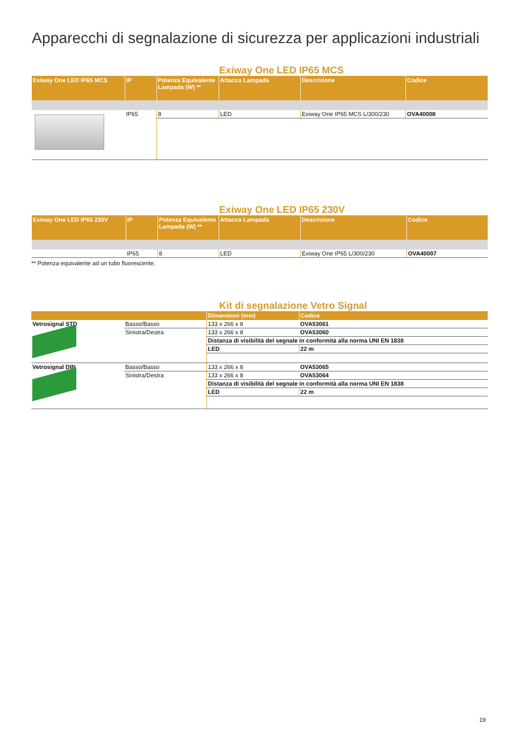Apparecchi di segnalazione di sicurezza per applicazioni industriali
Exiway One LED IP65 MCS
| Exiway One LED IP65 MCS | IP | Potenza Equivalente Lampada (W) ** | Attacco Lampada | Descrizione | Codice |
| --- | --- | --- | --- | --- | --- |
| | IP65 | 8 | LED | Exiway One IP65 MCS L/300/230 | OVA40008 |
Exiway One LED IP65 230V
| Exiway One LED IP65 230V | IP | Potenza Equivalente Lampada (W) ** | Attacco Lampada | Descrizione | Codice |
| --- | --- | --- | --- | --- | --- |
| | IP65 | 8 | LED | Exiway One IP65 L/300/230 | OVA40007 |
** Potenza equivalente ad un tubo fluorescente.
Kit di segnalazione Vetro Signal
| | | Dimensioni (mm) | | Codice |
| --- | --- | --- | --- | --- |
| Vetrosignal STD | Basso/Basso | 133 x 266 x 8 | | OVA53061 |
| | Sinistra/Destra | 133 x 266 x 8 | | OVA53060 |
| | | Distanza di visibilità del segnale in conformità alla norma UNI EN 1838 | | |
| | | LED | 22 m | |
| Vetrosignal DIN | Basso/Basso | 133 x 266 x 8 | | OVA53065 |
| | Sinistra/Destra | 133 x 266 x 8 | | OVA53064 |
| | | Distanza di visibilità del segnale in conformità alla norma UNI EN 1838 | | |
| | | LED | 22 m | |
19